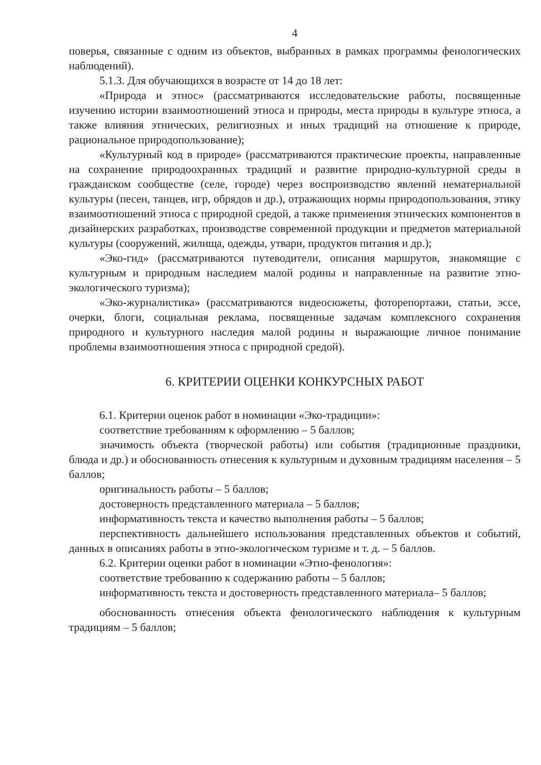4
поверья, связанные с одним из объектов, выбранных в рамках программы фенологических наблюдений).
5.1.3. Для обучающихся в возрасте от 14 до 18 лет:
«Природа и этнос» (рассматриваются исследовательские работы, посвященные изучению истории взаимоотношений этноса и природы, места природы в культуре этноса, а также влияния этнических, религиозных и иных традиций на отношение к природе, рациональное природопользование);
«Культурный код в природе» (рассматриваются практические проекты, направленные на сохранение природоохранных традиций и развитие природно-культурной среды в гражданском сообществе (селе, городе) через воспроизводство явлений нематериальной культуры (песен, танцев, игр, обрядов и др.), отражающих нормы природопользования, этику взаимоотношений этноса с природной средой, а также применения этнических компонентов в дизайнерских разработках, производстве современной продукции и предметов материальной культуры (сооружений, жилища, одежды, утвари, продуктов питания и др.);
«Эко-гид» (рассматриваются путеводители, описания маршрутов, знакомящие с культурным и природным наследием малой родины и направленные на развитие этно-экологического туризма);
«Эко-журналистика» (рассматриваются видеосюжеты, фоторепортажи, статьи, эссе, очерки, блоги, социальная реклама, посвященные задачам комплексного сохранения природного и культурного наследия малой родины и выражающие личное понимание проблемы взаимоотношения этноса с природной средой).
6. КРИТЕРИИ ОЦЕНКИ КОНКУРСНЫХ РАБОТ
6.1. Критерии оценок работ в номинации «Эко-традиции»:
соответствие требованиям к оформлению – 5 баллов;
значимость объекта (творческой работы) или события (традиционные праздники, блюда и др.) и обоснованность отнесения к культурным и духовным традициям населения – 5 баллов;
оригинальность работы – 5 баллов;
достоверность представленного материала – 5 баллов;
информативность текста и качество выполнения работы – 5 баллов;
перспективность дальнейшего использования представленных объектов и событий, данных в описаниях работы в этно-экологическом туризме и т. д. – 5 баллов.
6.2. Критерии оценки работ в номинации «Этно-фенология»:
соответствие требованию к содержанию работы – 5 баллов;
информативность текста и достоверность представленного материала– 5 баллов;
обоснованность отнесения объекта фенологического наблюдения к культурным традициям – 5 баллов;